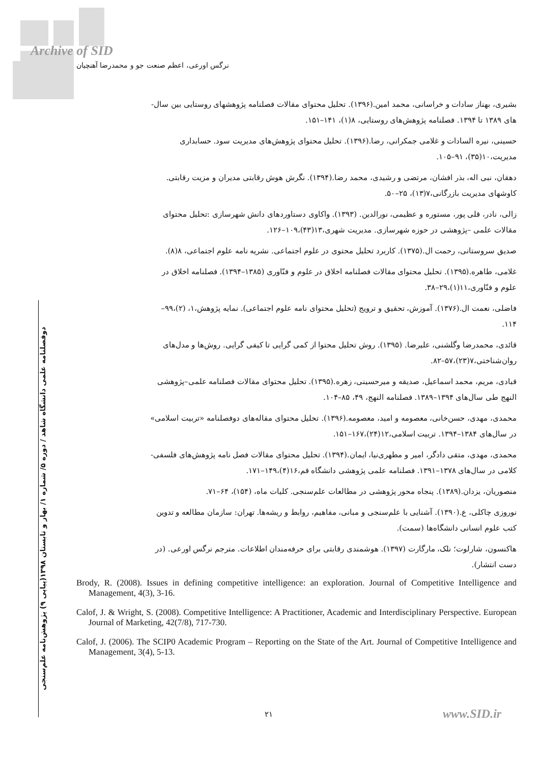Archive of SID
نرگس اورعی، اعظم صنعت جو و محمدرضا آهنچیان
دوفصلنامه علمی دانشگاه شاهد / دوره ۵/ شماره ۱/ بهار و تابستان ۱۳۹۸(پیاپی ۹) پژوهش‌نامه علم‌سنجی
بشیری، بهناز سادات و خراسانی، محمد امین.(۱۳۹۶). تحلیل محتوای مقالات فصلنامه پژوهشهای روستایی بین سال-
های ۱۳۸۹ تا ۱۳۹۴. فصلنامه پژوهش‌های روستایی، ۸(۱)، ۱۴۱–۱۵۱.
حسینی، نیره السادات و غلامی جمکرانی، رضا.(۱۳۹۶). تحلیل محتوای پژوهش‌های مدیریت سود. حسابداری
مدیریت،۱۰(۳۵)، ۹۱–۱۰۵.
دهقان، نبی اله، بذر افشان، مرتضی و رشیدی، محمد رضا.(۱۳۹۴). نگرش هوش رقابتی مدیران و مزیت رقابتی.
کاوشهای مدیریت بازرگانی،۷(۱۳)، ۲۵–۵۰.
زالی، نادر، قلی پور، مستوره و عظیمی، نورالدین. (۱۳۹۳). واکاوی دستاوردهای دانش شهرسازی :تحلیل محتوای
مقالات علمی –پژوهشی در حوزه شهرسازی. مدیریت شهری،۱۳(۴۳)،۱۰۹–۱۲۶.
صدیق سروستانی، رحمت ال.(۱۳۷۵). کاربرد تحلیل محتوی در علوم اجتماعی. نشریه نامه علوم اجتماعی، ۸(۸).
غلامی، طاهره.(۱۳۹۵). تحلیل محتوای مقالات فصلنامه اخلاق در علوم و فنّاوری (۱۳۸۵–۱۳۹۴). فصلنامه اخلاق در
علوم و فنّاوری،۱۱(۱)،۲۹–۳۸.
فاضلی، نعمت ال.(۱۳۷۶). آموزش، تحقیق و ترویج (تحلیل محتوای نامه علوم اجتماعی). نمایه پژوهش،۱، (۲)،۹۹–
۱۱۴.
قائدی، محمدرضا وگلشنی، علیرضا. (۱۳۹۵). روش تحلیل محتوا از کمی گرایی تا کیفی گرایی. روش‌ها و مدل‌های
روان‌شناختی،۷(۲۳)،۵۷–۸۲.
قبادی، مریم، محمد اسماعیل، صدیقه و میرحسینی، زهره.(۱۳۹۵). تحلیل محتوای مقالات فصلنامه علمی–پژوهشی
النهج طی سال‌های ۱۳۹۴–۱۳۸۹. فصلنامه النهج، ۴۹، ۸۵–۱۰۴.
محمدی، مهدی، حسن‌خانی، معصومه و امید، معصومه.(۱۳۹۶). تحلیل محتوای مقاله‌های دوفصلنامه «تربیت اسلامی»
در سال‌های ۱۳۸۴–۱۳۹۴. تربیت اسلامی،۱۲(۲۴)،۱۶۷–۱۵۱.
محمدی، مهدی، متقی دادگر، امیر و مطهری‌نیا، ایمان.(۱۳۹۴). تحلیل محتوای مقالات فصل نامه پژوهش‌های فلسفی-
کلامی در سال‌های ۱۳۷۸–۱۳۹۱. فصلنامه علمی پژوهشی دانشگاه قم،۱۶(۴)،۱۴۹–۱۷۱.
منصوریان، یزدان.(۱۳۸۹). پنجاه محور پژوهشی در مطالعات علم‌سنجی. کلیات ماه، (۱۵۴)، ۶۴–۷۱.
نوروزی چاکلی، ع.(۱۳۹۰). آشنایی با علم‌سنجی و مبانی، مفاهیم، روابط و ریشه‌ها. تهران: سازمان مطالعه و تدوین
کتب علوم انسانی دانشگاه‌ها (سمت).
هاکنسون، شارلوت؛ نلک، مارگارت (۱۳۹۷). هوشمندی رقابتی برای حرفه‌مندان اطلاعات. مترجم نرگس اورعی. (در
دست انتشار).
Brody, R. (2008). Issues in defining competitive intelligence: an exploration. Journal of Competitive Intelligence and Management, 4(3), 3-16.
Calof, J. & Wright, S. (2008). Competitive Intelligence: A Practitioner, Academic and Interdisciplinary Perspective. European Journal of Marketing, 42(7/8), 717-730.
Calof, J. (2006). The SCIP0 Academic Program – Reporting on the State of the Art. Journal of Competitive Intelligence and Management, 3(4), 5-13.
۲۱ www.SID.ir